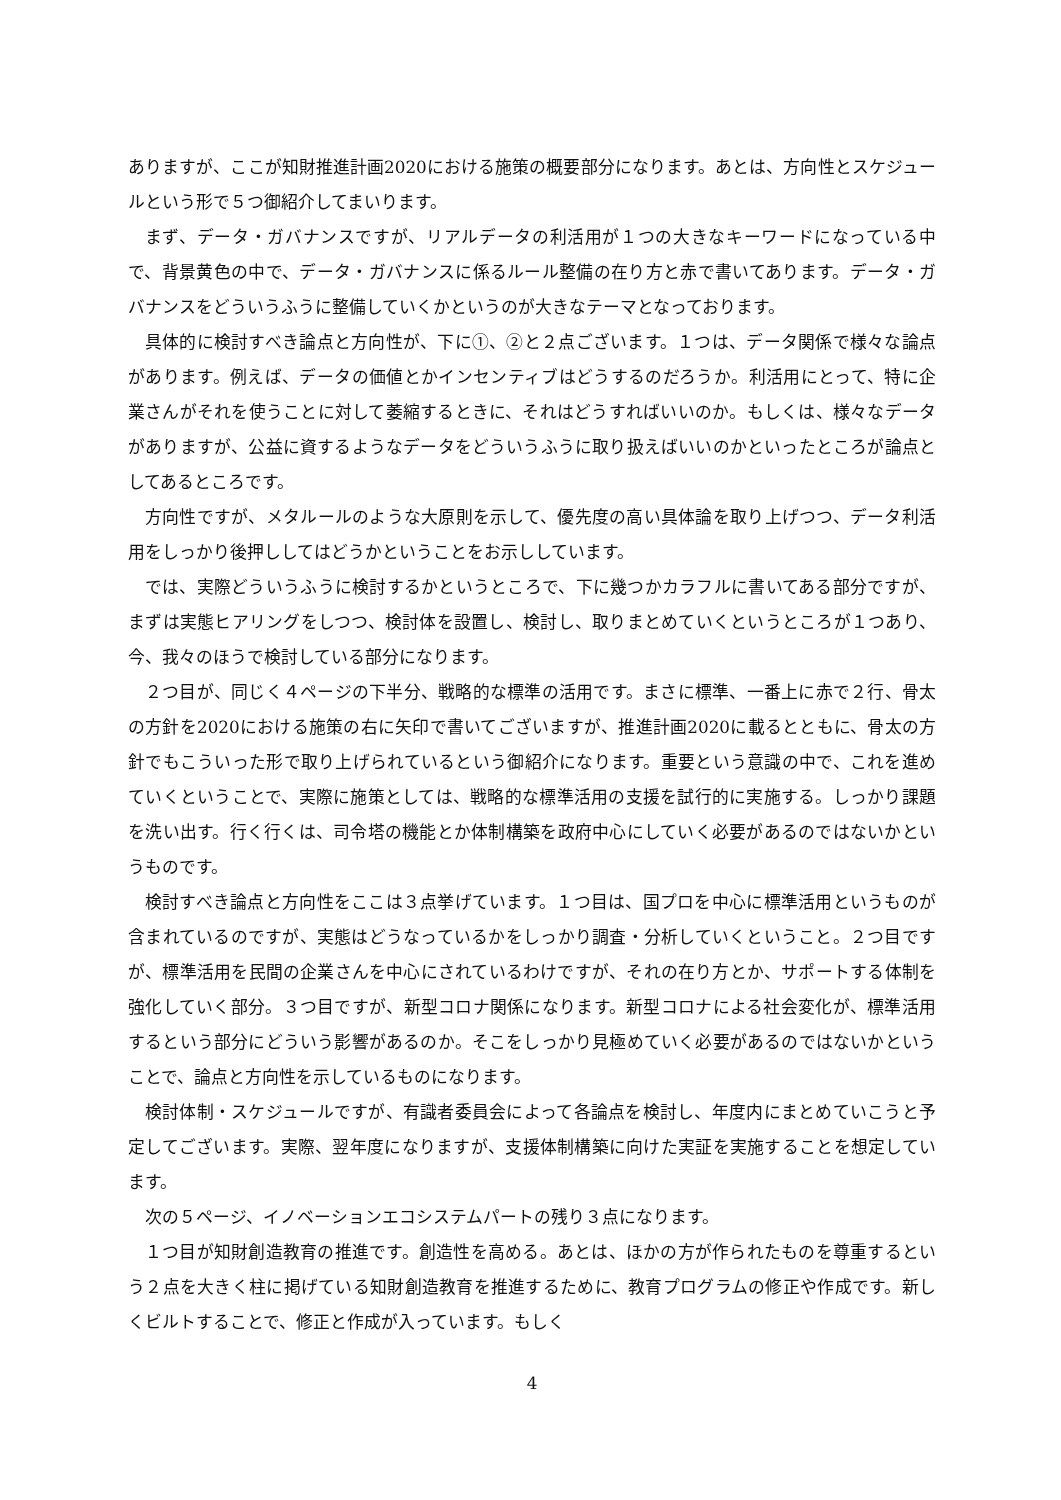ありますが、ここが知財推進計画2020における施策の概要部分になります。あとは、方向性とスケジュールという形で５つ御紹介してまいります。
まず、データ・ガバナンスですが、リアルデータの利活用が１つの大きなキーワードになっている中で、背景黄色の中で、データ・ガバナンスに係るルール整備の在り方と赤で書いてあります。データ・ガバナンスをどういうふうに整備していくかというのが大きなテーマとなっております。
具体的に検討すべき論点と方向性が、下に①、②と２点ございます。１つは、データ関係で様々な論点があります。例えば、データの価値とかインセンティブはどうするのだろうか。利活用にとって、特に企業さんがそれを使うことに対して萎縮するときに、それはどうすればいいのか。もしくは、様々なデータがありますが、公益に資するようなデータをどういうふうに取り扱えばいいのかといったところが論点としてあるところです。
方向性ですが、メタルールのような大原則を示して、優先度の高い具体論を取り上げつつ、データ利活用をしっかり後押ししてはどうかということをお示ししています。
では、実際どういうふうに検討するかというところで、下に幾つかカラフルに書いてある部分ですが、まずは実態ヒアリングをしつつ、検討体を設置し、検討し、取りまとめていくというところが１つあり、今、我々のほうで検討している部分になります。
２つ目が、同じく４ページの下半分、戦略的な標準の活用です。まさに標準、一番上に赤で２行、骨太の方針を2020における施策の右に矢印で書いてございますが、推進計画2020に載るとともに、骨太の方針でもこういった形で取り上げられているという御紹介になります。重要という意識の中で、これを進めていくということで、実際に施策としては、戦略的な標準活用の支援を試行的に実施する。しっかり課題を洗い出す。行く行くは、司令塔の機能とか体制構築を政府中心にしていく必要があるのではないかというものです。
検討すべき論点と方向性をここは３点挙げています。１つ目は、国プロを中心に標準活用というものが含まれているのですが、実態はどうなっているかをしっかり調査・分析していくということ。２つ目ですが、標準活用を民間の企業さんを中心にされているわけですが、それの在り方とか、サポートする体制を強化していく部分。３つ目ですが、新型コロナ関係になります。新型コロナによる社会変化が、標準活用するという部分にどういう影響があるのか。そこをしっかり見極めていく必要があるのではないかということで、論点と方向性を示しているものになります。
検討体制・スケジュールですが、有識者委員会によって各論点を検討し、年度内にまとめていこうと予定してございます。実際、翌年度になりますが、支援体制構築に向けた実証を実施することを想定しています。
次の５ページ、イノベーションエコシステムパートの残り３点になります。
１つ目が知財創造教育の推進です。創造性を高める。あとは、ほかの方が作られたものを尊重するという２点を大きく柱に掲げている知財創造教育を推進するために、教育プログラムの修正や作成です。新しくビルトすることで、修正と作成が入っています。もしく
4